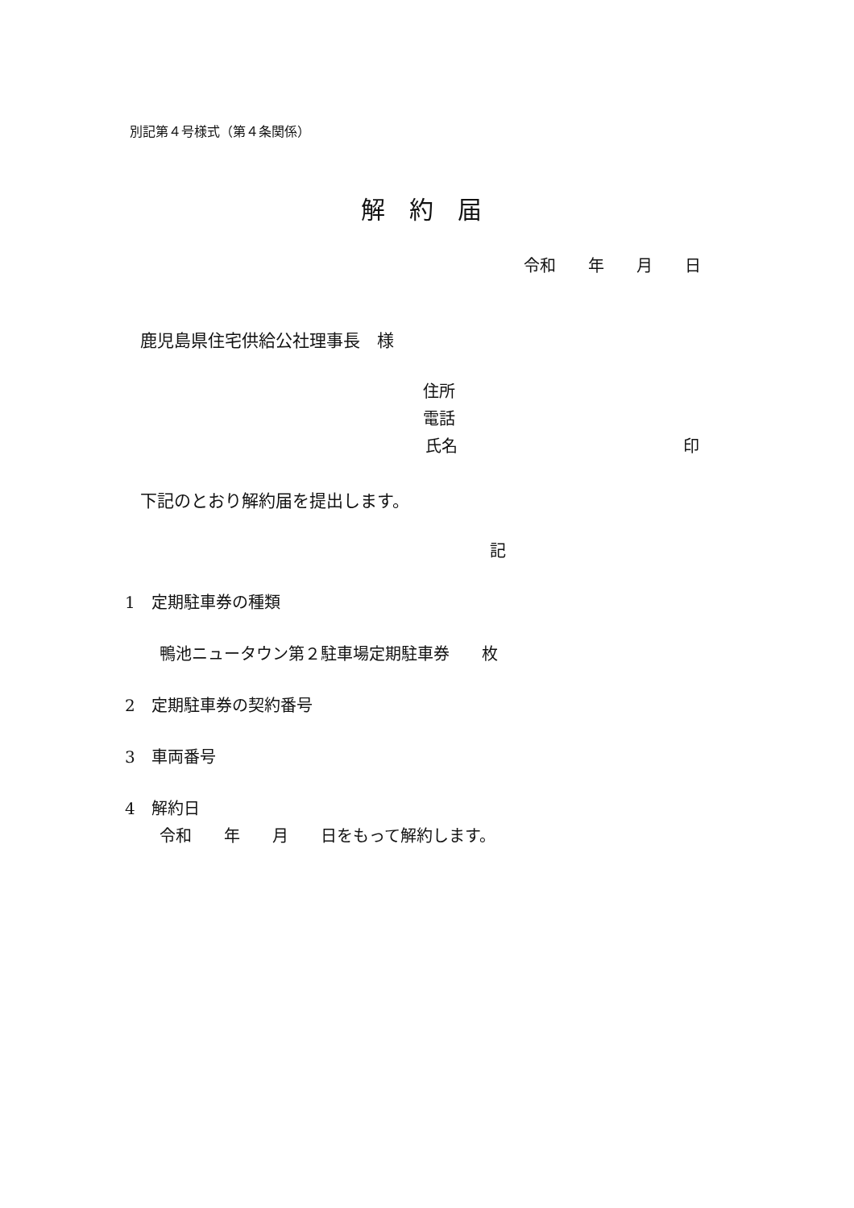別記第４号様式（第４条関係）
解　約　届
令和　　年　　月　　日
鹿児島県住宅供給公社理事長　様
住所
電話
氏名　　　　　　　　　　　　　　印
下記のとおり解約届を提出します。
記
1　定期駐車券の種類
鴨池ニュータウン第２駐車場定期駐車券　　枚
2　定期駐車券の契約番号
3　車両番号
4　解約日
令和　　年　　月　　日をもって解約します。